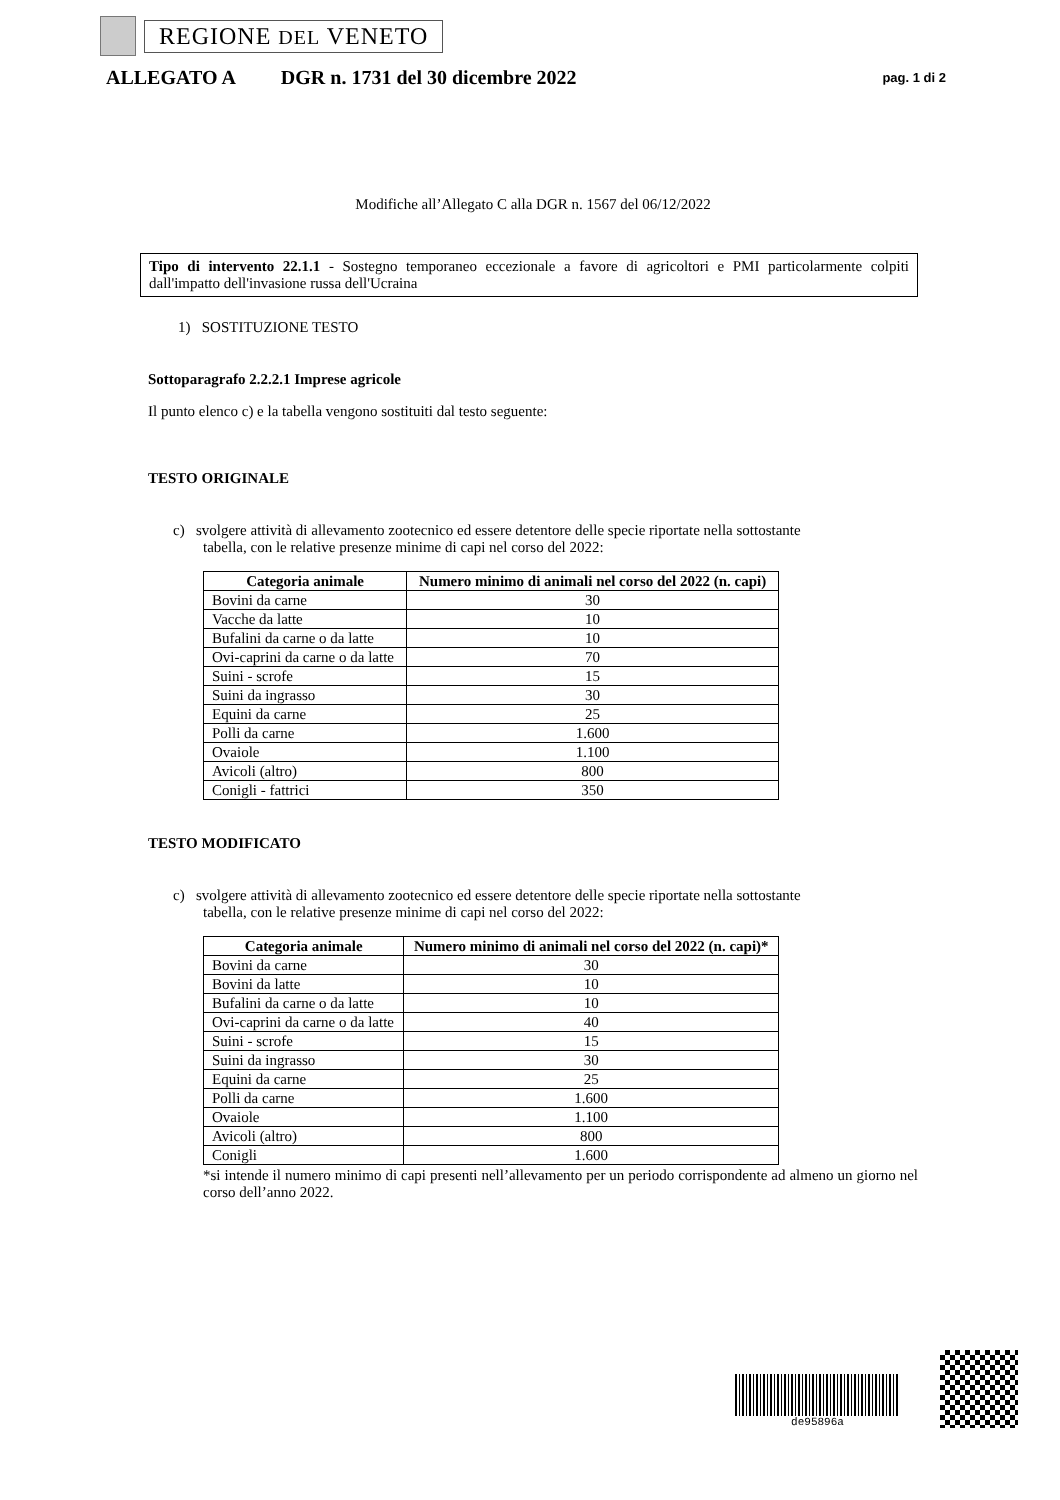REGIONE DEL VENETO
ALLEGATO A DGR n. 1731 del 30 dicembre 2022 pag. 1 di 2
Modifiche all’Allegato C alla DGR n. 1567 del 06/12/2022
Tipo di intervento 22.1.1 - Sostegno temporaneo eccezionale a favore di agricoltori e PMI particolarmente colpiti dall'impatto dell'invasione russa dell'Ucraina
1) SOSTITUZIONE TESTO
Sottoparagrafo 2.2.2.1 Imprese agricole
Il punto elenco c) e la tabella vengono sostituiti dal testo seguente:
TESTO ORIGINALE
c) svolgere attività di allevamento zootecnico ed essere detentore delle specie riportate nella sottostante
tabella, con le relative presenze minime di capi nel corso del 2022:
| Categoria animale | Numero minimo di animali nel corso del 2022 (n. capi) |
| --- | --- |
| Bovini da carne | 30 |
| Vacche da latte | 10 |
| Bufalini da carne o da latte | 10 |
| Ovi-caprini da carne o da latte | 70 |
| Suini - scrofe | 15 |
| Suini da ingrasso | 30 |
| Equini da carne | 25 |
| Polli da carne | 1.600 |
| Ovaiole | 1.100 |
| Avicoli (altro) | 800 |
| Conigli - fattrici | 350 |
TESTO MODIFICATO
c) svolgere attività di allevamento zootecnico ed essere detentore delle specie riportate nella sottostante
tabella, con le relative presenze minime di capi nel corso del 2022:
| Categoria animale | Numero minimo di animali nel corso del 2022 (n. capi)* |
| --- | --- |
| Bovini da carne | 30 |
| Bovini da latte | 10 |
| Bufalini da carne o da latte | 10 |
| Ovi-caprini da carne o da latte | 40 |
| Suini - scrofe | 15 |
| Suini da ingrasso | 30 |
| Equini da carne | 25 |
| Polli da carne | 1.600 |
| Ovaiole | 1.100 |
| Avicoli (altro) | 800 |
| Conigli | 1.600 |
*si intende il numero minimo di capi presenti nell’allevamento per un periodo corrispondente ad almeno un giorno nel corso dell’anno 2022.
de95896a